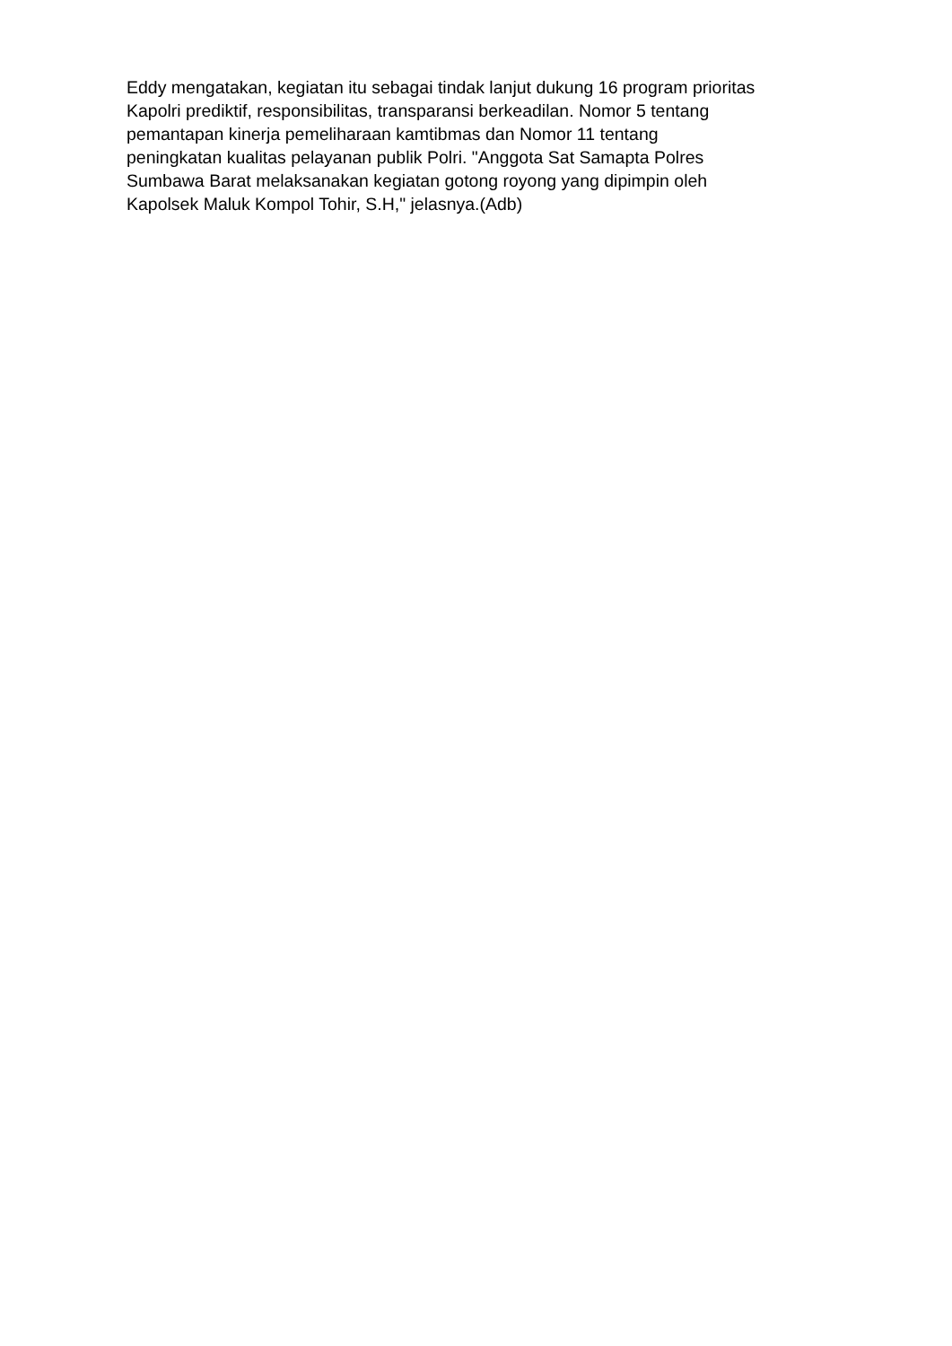Eddy mengatakan, kegiatan itu sebagai tindak lanjut dukung 16 program prioritas
Kapolri prediktif, responsibilitas, transparansi berkeadilan. Nomor 5 tentang
pemantapan kinerja pemeliharaan kamtibmas dan Nomor 11 tentang
peningkatan kualitas pelayanan publik Polri. "Anggota Sat Samapta Polres
Sumbawa Barat melaksanakan kegiatan gotong royong yang dipimpin oleh
Kapolsek Maluk Kompol Tohir, S.H," jelasnya.(Adb)